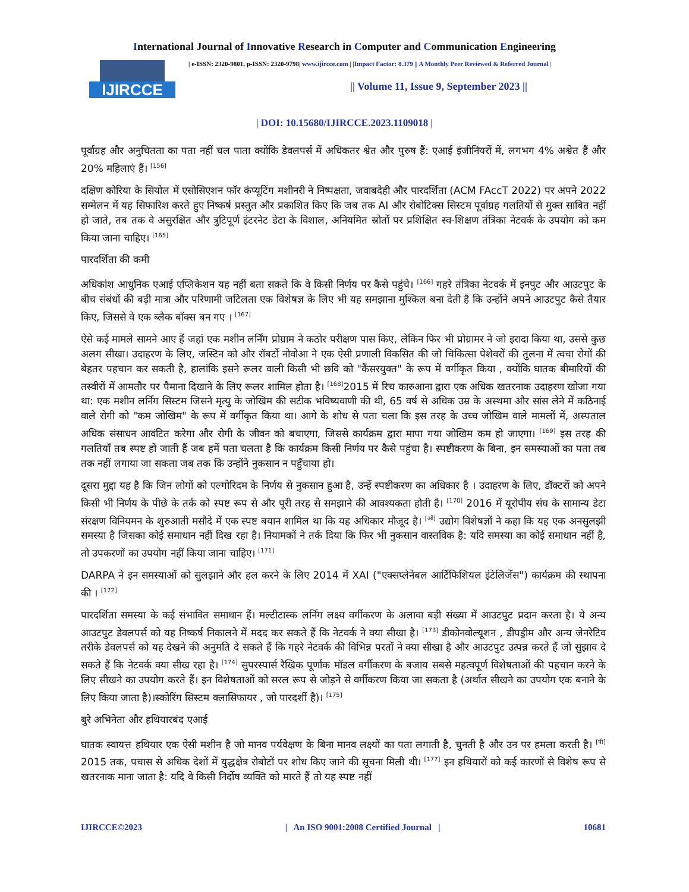International Journal of Innovative Research in Computer and Communication Engineering
IJIRCCE
| e-ISSN: 2320-9801, p-ISSN: 2320-9798| www.ijircce.com | |Impact Factor: 8.379 || A Monthly Peer Reviewed & Referred Journal |
|| Volume 11, Issue 9, September 2023 ||
| DOI: 10.15680/IJIRCCE.2023.1109018 |
पूर्वाग्रह और अनुचितता का पता नहीं चल पाता क्योंकि डेवलपर्स में अधिकतर श्वेत और पुरुष हैं: एआई इंजीनियरों में, लगभग 4% अश्वेत हैं और 20% महिलाएं हैं। <sup>[156]</sup>
दक्षिण कोरिया के सियोल में एसोसिएशन फॉर कंप्यूटिंग मशीनरी ने निष्पक्षता, जवाबदेही और पारदर्शिता (ACM FAccT 2022) पर अपने 2022 सम्मेलन में यह सिफारिश करते हुए निष्कर्ष प्रस्तुत और प्रकाशित किए कि जब तक AI और रोबोटिक्स सिस्टम पूर्वाग्रह गलतियों से मुक्त साबित नहीं हो जाते, तब तक वे असुरक्षित और त्रुटिपूर्ण इंटरनेट डेटा के विशाल, अनियमित स्रोतों पर प्रशिक्षित स्व-शिक्षण तंत्रिका नेटवर्क के उपयोग को कम किया जाना चाहिए। <sup>[165]</sup>
पारदर्शिता की कमी
अधिकांश आधुनिक एआई एप्लिकेशन यह नहीं बता सकते कि वे किसी निर्णय पर कैसे पहुंचे। <sup>[166]</sup> गहरे तंत्रिका नेटवर्क में इनपुट और आउटपुट के बीच संबंधों की बड़ी मात्रा और परिणामी जटिलता एक विशेषज्ञ के लिए भी यह समझाना मुश्किल बना देती है कि उन्होंने अपने आउटपुट कैसे तैयार किए, जिससे वे एक ब्लैक बॉक्स बन गए । <sup>[167]</sup>
ऐसे कई मामले सामने आए हैं जहां एक मशीन लर्निंग प्रोग्राम ने कठोर परीक्षण पास किए, लेकिन फिर भी प्रोग्रामर ने जो इरादा किया था, उससे कुछ अलग सीखा। उदाहरण के लिए, जस्टिन को और रॉबर्टो नोवोआ ने एक ऐसी प्रणाली विकसित की जो चिकित्सा पेशेवरों की तुलना में त्वचा रोगों की बेहतर पहचान कर सकती है, हालांकि इसने रूलर वाली किसी भी छवि को "कैंसरयुक्त" के रूप में वर्गीकृत किया , क्योंकि घातक बीमारियों की तस्वीरों में आमतौर पर पैमाना दिखाने के लिए रूलर शामिल होता है। <sup>[168]</sup>2015 में रिच कारुआना द्वारा एक अधिक खतरनाक उदाहरण खोजा गया था: एक मशीन लर्निंग सिस्टम जिसने मृत्यु के जोखिम की सटीक भविष्यवाणी की थी, 65 वर्ष से अधिक उम्र के अस्थमा और सांस लेने में कठिनाई वाले रोगी को "कम जोखिम" के रूप में वर्गीकृत किया था। आगे के शोध से पता चला कि इस तरह के उच्च जोखिम वाले मामलों में, अस्पताल अधिक संसाधन आवंटित करेगा और रोगी के जीवन को बचाएगा, जिससे कार्यक्रम द्वारा मापा गया जोखिम कम हो जाएगा। <sup>[169]</sup> इस तरह की गलतियाँ तब स्पष्ट हो जाती हैं जब हमें पता चलता है कि कार्यक्रम किसी निर्णय पर कैसे पहुंचा है। स्पष्टीकरण के बिना, इन समस्याओं का पता तब तक नहीं लगाया जा सकता जब तक कि उन्होंने नुकसान न पहुँचाया हो।
दूसरा मुद्दा यह है कि जिन लोगों को एल्गोरिदम के निर्णय से नुकसान हुआ है, उन्हें स्पष्टीकरण का अधिकार है । उदाहरण के लिए, डॉक्टरों को अपने किसी भी निर्णय के पीछे के तर्क को स्पष्ट रूप से और पूरी तरह से समझाने की आवश्यकता होती है। <sup>[170]</sup> 2016 में यूरोपीय संघ के सामान्य डेटा संरक्षण विनियमन के शुरुआती मसौदे में एक स्पष्ट बयान शामिल था कि यह अधिकार मौजूद है। <sup>[ओ]</sup> उद्योग विशेषज्ञों ने कहा कि यह एक अनसुलझी समस्या है जिसका कोई समाधान नहीं दिख रहा है। नियामकों ने तर्क दिया कि फिर भी नुकसान वास्तविक है: यदि समस्या का कोई समाधान नहीं है, तो उपकरणों का उपयोग नहीं किया जाना चाहिए। <sup>[171]</sup>
DARPA ने इन समस्याओं को सुलझाने और हल करने के लिए 2014 में XAI ("एक्सप्लेनेबल आर्टिफिशियल इंटेलिजेंस") कार्यक्रम की स्थापना की । <sup>[172]</sup>
पारदर्शिता समस्या के कई संभावित समाधान हैं। मल्टीटास्क लर्निंग लक्ष्य वर्गीकरण के अलावा बड़ी संख्या में आउटपुट प्रदान करता है। ये अन्य आउटपुट डेवलपर्स को यह निष्कर्ष निकालने में मदद कर सकते हैं कि नेटवर्क ने क्या सीखा है। <sup>[173]</sup> डीकोनवोल्यूशन , डीपड्रीम और अन्य जेनरेटिव तरीके डेवलपर्स को यह देखने की अनुमति दे सकते हैं कि गहरे नेटवर्क की विभिन्न परतों ने क्या सीखा है और आउटपुट उत्पन्न करते हैं जो सुझाव दे सकते हैं कि नेटवर्क क्या सीख रहा है। <sup>[174]</sup> सुपरस्पार्स रैखिक पूर्णांक मॉडल वर्गीकरण के बजाय सबसे महत्वपूर्ण विशेषताओं की पहचान करने के लिए सीखने का उपयोग करते हैं। इन विशेषताओं को सरल रूप से जोड़ने से वर्गीकरण किया जा सकता है (अर्थात सीखने का उपयोग एक बनाने के लिए किया जाता है)।स्कोरिंग सिस्टम क्लासिफायर , जो पारदर्शी है)। <sup>[175]</sup>
बुरे अभिनेता और हथियारबंद एआई
घातक स्वायत्त हथियार एक ऐसी मशीन है जो मानव पर्यवेक्षण के बिना मानव लक्ष्यों का पता लगाती है, चुनती है और उन पर हमला करती है। <sup>[पी]</sup> 2015 तक, पचास से अधिक देशों में युद्धक्षेत्र रोबोटों पर शोध किए जाने की सूचना मिली थी। <sup>[177]</sup> इन हथियारों को कई कारणों से विशेष रूप से खतरनाक माना जाता है: यदि वे किसी निर्दोष व्यक्ति को मारते हैं तो यह स्पष्ट नहीं
IJIRCCE©2023 | An ISO 9001:2008 Certified Journal | 10681